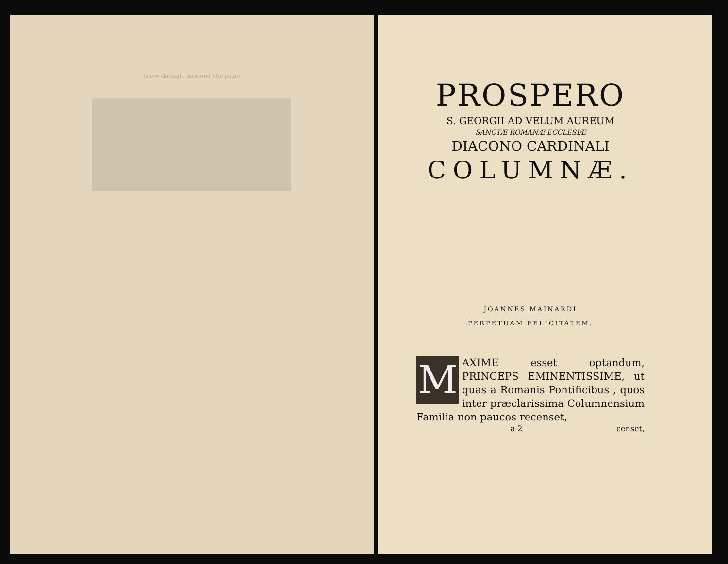(show-through, mirrored title page)
PROSPERO
S. GEORGII AD VELUM AUREUM
SANCTÆ ROMANÆ ECCLESIÆ
DIACONO CARDINALI
COLUMNÆ.
JOANNES MAINARDI
PERPETUAM FELICITATEM.
MAXIME esset optandum, PRINCEPS EMINENTISSIME, ut quas a Romanis Pontificibus , quos inter præclarissima Columnensium Familia non paucos recenset,
a 2 censet,